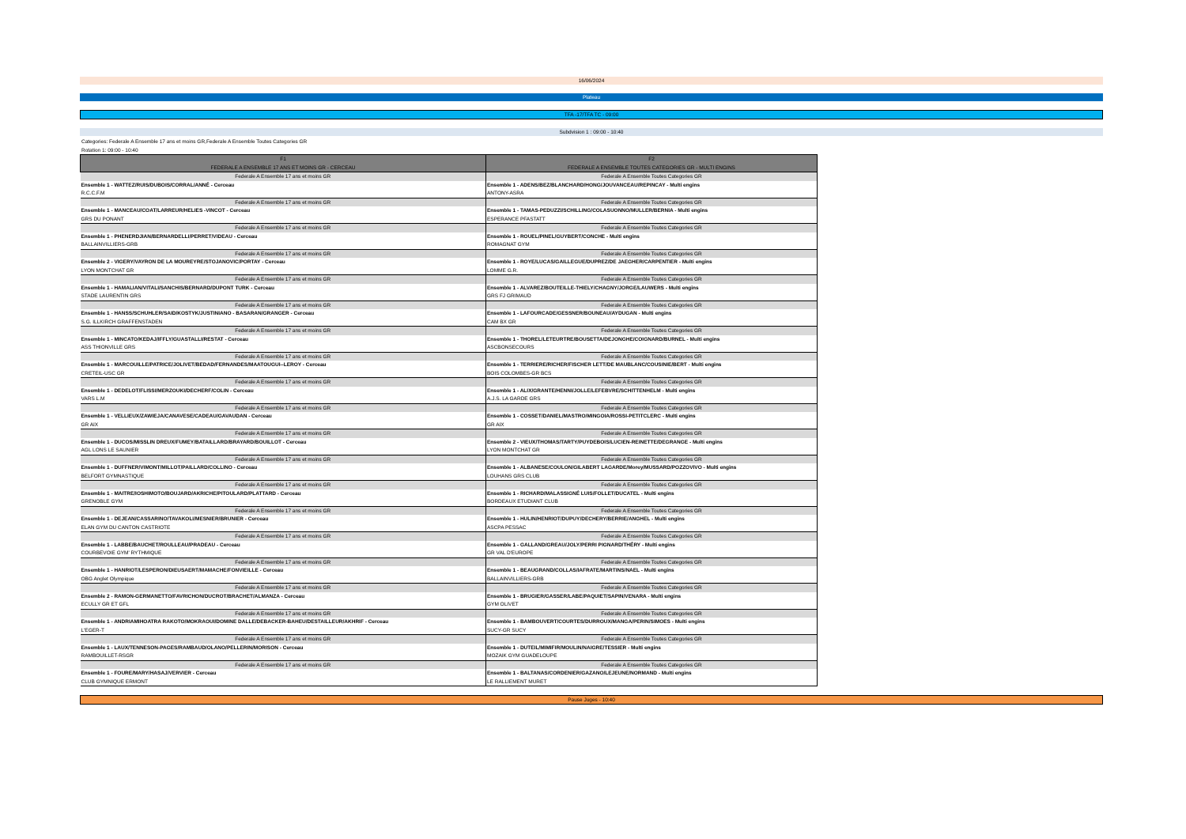16/06/2024
Plateau
TFA -17/TFA TC - 09:00
Subdvision 1 : 09:00 - 10:40
Categories: Federale A Ensemble 17 ans et moins GR,Federale A Ensemble Toutes Categories GR
Rotation 1: 09:00 - 10:40
| F1 FEDERALE A ENSEMBLE 17 ANS ET MOINS GR - CERCEAU | F2 FEDERALE A ENSEMBLE TOUTES CATEGORIES GR - MULTI ENGINS |
| --- | --- |
| Federale A Ensemble 17 ans et moins GR | Federale A Ensemble Toutes Categories GR |
| Ensemble 1 - WATTEZ/RUIS/DUBOIS/CORRAL/ANNÉ - Cerceau | Ensemble 1 - ADENS/BEZ/BLANCHARD/HONG/JOUVANCEAU/REPINCAY - Multi engins |
| R.C.C.F.M | ANTONY-ASRA |
| Federale A Ensemble 17 ans et moins GR | Federale A Ensemble Toutes Categories GR |
| Ensemble 1 - MANCEAU/COAT/LARREUR/HELIES -VINCOT - Cerceau | Ensemble 1 - TAMAS-PEDUZZI/SCHILLING/COLASUONNO/MULLER/BERNIA - Multi engins |
| GRS DU PONANT | ESPERANCE PFASTATT |
| Federale A Ensemble 17 ans et moins GR | Federale A Ensemble Toutes Categories GR |
| Ensemble 1 - PHENERDJIAN/BERNARDELLI/PERRET/VIDEAU - Cerceau | Ensemble 1 - ROUEL/PINEL/GUYBERT/CONCHE - Multi engins |
| BALLAINVILLIERS-GRB | ROMAGNAT GYM |
| Federale A Ensemble 17 ans et moins GR | Federale A Ensemble Toutes Categories GR |
| Ensemble 2 - VIGERY/VAYRON DE LA MOUREYRE/STOJANOVIC/PORTAY - Cerceau | Ensemble 1 - ROYE/LUCAS/GAILLEGUE/DUPREZ/DE JAEGHER/CARPENTIER - Multi engins |
| LYON MONTCHAT GR | LOMME G.R. |
| Federale A Ensemble 17 ans et moins GR | Federale A Ensemble Toutes Categories GR |
| Ensemble 1 - HAMALIAN/VITALI/SANCHIS/BERNARD/DUPONT TURK - Cerceau | Ensemble 1 - ALVAREZ/BOUTEILLE-THIELY/CHAGNY/JORGE/LAUWERS - Multi engins |
| STADE LAURENTIN GRS | GRS FJ GRIMAUD |
| Federale A Ensemble 17 ans et moins GR | Federale A Ensemble Toutes Categories GR |
| Ensemble 1 - HANSS/SCHUHLER/SAID/KOSTYK/JUSTINIANO - BASARAN/GRANGER - Cerceau | Ensemble 1 - LAFOURCADE/GESSNER/BOUNEAU/AYDUGAN - Multi engins |
| S.G. ILLKIRCH GRAFFENSTADEN | CAM BX GR |
| Federale A Ensemble 17 ans et moins GR | Federale A Ensemble Toutes Categories GR |
| Ensemble 1 - MINCATO/KEDAJ/IFFLY/GUASTALLI/RESTAT - Cerceau | Ensemble 1 - THOREL/LETEURTRE/BOUSETTA/DEJONGHE/COIGNARD/BURNEL - Multi engins |
| ASS THIONVILLE GRS | ASCBONSECOURS |
| Federale A Ensemble 17 ans et moins GR | Federale A Ensemble Toutes Categories GR |
| Ensemble 1 - MARCOUILLE/PATRICE/JOLIVET/BEDAD/FERNANDES/MAATOUGUI--LEROY - Cerceau | Ensemble 1 - TERRIERE/RICHER/FISCHER LETT/DE MAUBLANC/COUSINIE/BERT - Multi engins |
| CRETEIL-USC GR | BOIS COLOMBES-GR BCS |
| Federale A Ensemble 17 ans et moins GR | Federale A Ensemble Toutes Categories GR |
| Ensemble 1 - DEDELOT/FLISSI/MERZOUKI/DECHERF/COLIN - Cerceau | Ensemble 1 - ALIX/GRANTE/HENNI/JOLLE/LEFEBVRE/SCHITTENHELM - Multi engins |
| VARS L.M | A.J.S. LA GARDE GRS |
| Federale A Ensemble 17 ans et moins GR | Federale A Ensemble Toutes Categories GR |
| Ensemble 1 - VELLIEUX/ZAWIEJA/CANAVESE/CADEAU/GAVAUDAN - Cerceau | Ensemble 1 - COSSET/DANIEL/MASTRO/MINGOIA/ROSSI-PETITCLERC - Multi engins |
| GR AIX | GR AIX |
| Federale A Ensemble 17 ans et moins GR | Federale A Ensemble Toutes Categories GR |
| Ensemble 1 - DUCOS/MISSLIN DREUX/FUMEY/BATAILLARD/BRAYARD/BOUILLOT - Cerceau | Ensemble 2 - VIEUX/THOMAS/TARTY/PUYDEBOIS/LUCIEN-REINETTE/DEGRANGE - Multi engins |
| AGL LONS LE SAUNIER | LYON MONTCHAT GR |
| Federale A Ensemble 17 ans et moins GR | Federale A Ensemble Toutes Categories GR |
| Ensemble 1 - DUFFNER/VIMONT/MILLOT/PAILLARD/COLLINO - Cerceau | Ensemble 1 - ALBANESE/COULON/GILABERT LAGARDE/Morey/MUSSARD/POZZOVIVO - Multi engins |
| BELFORT GYMNASTIQUE | LOUHANS GRS CLUB |
| Federale A Ensemble 17 ans et moins GR | Federale A Ensemble Toutes Categories GR |
| Ensemble 1 - MAITRE/IOSHIMOTO/BOUJARD/AKRICHE/PITOULARD/PLATTARD - Cerceau | Ensemble 1 - RICHARD/MALASSIGNÉ LUIS/FOLLET/DUCATEL - Multi engins |
| GRENOBLE GYM | BORDEAUX ETUDIANT CLUB |
| Federale A Ensemble 17 ans et moins GR | Federale A Ensemble Toutes Categories GR |
| Ensemble 1 - DEJEAN/CASSARINO/TAVAKOLI/MESNIER/BRUNIER - Cerceau | Ensemble 1 - HULIN/HENRIOT/DUPUY/DECHERY/BERRIE/ANGHEL - Multi engins |
| ELAN GYM DU CANTON CASTRIOTE | ASCPA PESSAC |
| Federale A Ensemble 17 ans et moins GR | Federale A Ensemble Toutes Categories GR |
| Ensemble 1 - LABBE/BAUCHET/ROULLEAU/PRADEAU - Cerceau | Ensemble 1 - GALLAND/GREAU/JOLY/PERRI PIGNARD/THÉRY - Multi engins |
| COURBEVOIE GYM' RYTHMIQUE | GR VAL D'EUROPE |
| Federale A Ensemble 17 ans et moins GR | Federale A Ensemble Toutes Categories GR |
| Ensemble 1 - HANRIOT/LESPERON/DIEUSAERT/MAMACHE/FONVIEILLE - Cerceau | Ensemble 1 - BEAUGRAND/COLLAS/IAFRATE/MARTINS/NAEL - Multi engins |
| OBG Anglet Olympique | BALLAINVILLIERS-GRB |
| Federale A Ensemble 17 ans et moins GR | Federale A Ensemble Toutes Categories GR |
| Ensemble 2 - RAMON-GERMANETTO/FAVRICHON/DUCROT/BRACHET/ALMANZA - Cerceau | Ensemble 1 - BRUGIER/GASSER/LABE/PAQUIET/SAPIN/VENARA - Multi engins |
| ECULLY GR ET GFL | GYM OLIVET |
| Federale A Ensemble 17 ans et moins GR | Federale A Ensemble Toutes Categories GR |
| Ensemble 1 - ANDRIAMIHOATRA RAKOTO/MOKRAOUI/DOMINE DALLE/DEBACKER-BAHEU/DESTAILLEUR/AKHRIF - Cerceau | Ensemble 1 - BAMBOUVERT/COURTES/DURROUX/MANGA/PERIN/SIMOES - Multi engins |
| L'EGER-T | SUCY-GR SUCY |
| Federale A Ensemble 17 ans et moins GR | Federale A Ensemble Toutes Categories GR |
| Ensemble 1 - LAUX/TENNESON-PAGES/RAMBAUD/OLANO/PELLERIN/MORISON - Cerceau | Ensemble 1 - DUTEIL/MIMIFIR/MOULIN/NAIGRE/TESSIER - Multi engins |
| RAMBOUILLET-RSGR | MOZAIK GYM GUADELOUPE |
| Federale A Ensemble 17 ans et moins GR | Federale A Ensemble Toutes Categories GR |
| Ensemble 1 - FOURE/MARY/HASAJ/VERVIER - Cerceau | Ensemble 1 - BALTANAS/CORDENIER/GAZANO/LEJEUNE/NORMAND - Multi engins |
| CLUB GYMNIQUE ERMONT | LE RALLIEMENT MURET |
Pause Juges - 10:40